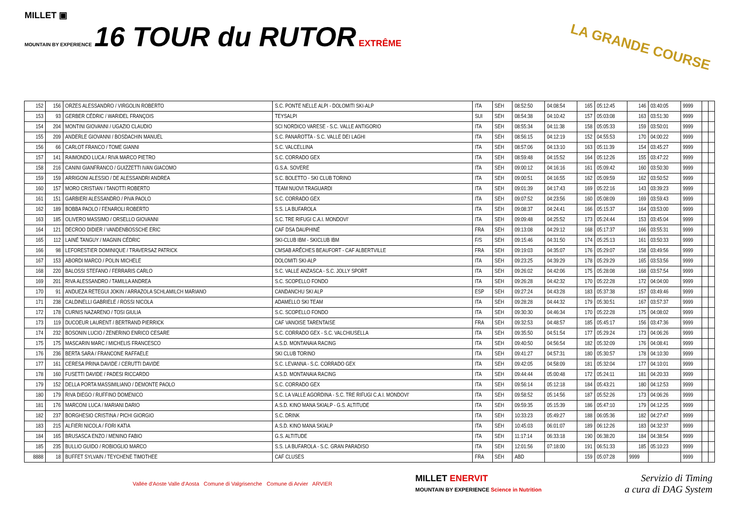MILLET ▣
MOUNTAIN BY EXPERIENCE 16 TOUR du RUTOR EXTRÊME
LA GRANDE COURSE
| 152 | 156 | ORZES ALESSANDRO / VIRGOLIN ROBERTO | S.C. PONTE NELLE ALPI - DOLOMITI SKI-ALP | ITA | SEH | 08:52:50 | 04:08:54 | 165 | 05:12:45 | 146 | 03:40:05 | 9999 | | |
| 153 | 93 | GERBER CÉDRIC / WARIDEL FRANÇOIS | TEYSALPI | SUI | SEH | 08:54:38 | 04:10:42 | 157 | 05:03:08 | 163 | 03:51:30 | 9999 | | |
| 154 | 204 | MONTINI GIOVANNI / UGAZIO CLAUDIO | SCI NORDICO VARESE - S.C. VALLE ANTIGORIO | ITA | SEH | 08:55:34 | 04:11:38 | 158 | 05:05:33 | 159 | 03:50:01 | 9999 | | |
| 155 | 209 | ANDERLE GIOVANNI / BOSDACHIN MANUEL | S.C. PANAROTTA - S.C. VALLE DEI LAGHI | ITA | SEH | 08:56:15 | 04:12:19 | 152 | 04:55:53 | 170 | 04:00:22 | 9999 | | |
| 156 | 66 | CARLOT FRANCO / TOME GIANNI | S.C. VALCELLINA | ITA | SEH | 08:57:06 | 04:13:10 | 163 | 05:11:39 | 154 | 03:45:27 | 9999 | | |
| 157 | 141 | RAIMONDO LUCA / RIVA MARCO PIETRO | S.C. CORRADO GEX | ITA | SEH | 08:59:48 | 04:15:52 | 164 | 05:12:26 | 155 | 03:47:22 | 9999 | | |
| 158 | 216 | CANINI GIANFRANCO / GUIZZETTI IVAN GIACOMO | G.S.A. SOVERE | ITA | SEH | 09:00:12 | 04:16:16 | 161 | 05:09:42 | 160 | 03:50:30 | 9999 | | |
| 159 | 159 | ARRIGONI ALESSIO / DE ALESSANDRI ANDREA | S.C. BOLETTO - SKI CLUB TORINO | ITA | SEH | 09:00:51 | 04:16:55 | 162 | 05:09:59 | 162 | 03:50:52 | 9999 | | |
| 160 | 157 | MORO CRISTIAN / TANOTTI ROBERTO | TEAM NUOVI TRAGUARDI | ITA | SEH | 09:01:39 | 04:17:43 | 169 | 05:22:16 | 143 | 03:39:23 | 9999 | | |
| 161 | 151 | GARBIERI ALESSANDRO / PIVA PAOLO | S.C. CORRADO GEX | ITA | SEH | 09:07:52 | 04:23:56 | 160 | 05:08:09 | 169 | 03:59:43 | 9999 | | |
| 162 | 189 | BOBBA PAOLO / FENAROLI ROBERTO | S.S. LA BUFAROLA | ITA | SEH | 09:08:37 | 04:24:41 | 166 | 05:15:37 | 164 | 03:53:00 | 9999 | | |
| 163 | 185 | OLIVERO MASSIMO / ORSELLO GIOVANNI | S.C. TRE RIFUGI C.A.I. MONDOVI' | ITA | SEH | 09:09:48 | 04:25:52 | 173 | 05:24:44 | 153 | 03:45:04 | 9999 | | |
| 164 | 121 | DECROO DIDIER / VANDENBOSSCHE ERIC | CAF DSA DAUPHINÉ | FRA | SEH | 09:13:08 | 04:29:12 | 168 | 05:17:37 | 166 | 03:55:31 | 9999 | | |
| 165 | 112 | LAINÉ TANGUY / MAGNIN CÉDRIC | SKI-CLUB IBM - SKICLUB IBM | F/S | SEH | 09:15:46 | 04:31:50 | 174 | 05:25:13 | 161 | 03:50:33 | 9999 | | |
| 166 | 98 | LEFORESTIER DOMINIQUE / TRAVERSAZ PATRICK | CMSAB ARÊCHES BEAUFORT - CAF ALBERTVILLE | FRA | SEH | 09:19:03 | 04:35:07 | 176 | 05:29:07 | 158 | 03:49:56 | 9999 | | |
| 167 | 153 | ABORDI MARCO / POLIN MICHELE | DOLOMITI SKI-ALP | ITA | SEH | 09:23:25 | 04:39:29 | 178 | 05:29:29 | 165 | 03:53:56 | 9999 | | |
| 168 | 220 | BALOSSI STEFANO / FERRARIS CARLO | S.C. VALLE ANZASCA - S.C. JOLLY SPORT | ITA | SEH | 09:26:02 | 04:42:06 | 175 | 05:28:08 | 168 | 03:57:54 | 9999 | | |
| 169 | 201 | RIVA ALESSANDRO / TAMILLA ANDREA | S.C. SCOPELLO FONDO | ITA | SEH | 09:26:28 | 04:42:32 | 170 | 05:22:28 | 172 | 04:04:00 | 9999 | | |
| 170 | 91 | ANDUEZA RETEGUI JOKIN / ARRAZOLA SCHLAMILCH MARIANO | CANDANCHU SKI ALP | ESP | SEH | 09:27:24 | 04:43:28 | 183 | 05:37:38 | 157 | 03:49:46 | 9999 | | |
| 171 | 238 | CALDINELLI GABRIELE / ROSSI NICOLA | ADAMELLO SKI TEAM | ITA | SEH | 09:28:28 | 04:44:32 | 179 | 05:30:51 | 167 | 03:57:37 | 9999 | | |
| 172 | 178 | CURNIS NAZARENO / TOSI GIULIA | S.C. SCOPELLO FONDO | ITA | SEH | 09:30:30 | 04:46:34 | 170 | 05:22:28 | 175 | 04:08:02 | 9999 | | |
| 173 | 119 | DUCOEUR LAURENT / BERTRAND PIERRICK | CAF VANOISE TARENTAISE | FRA | SEH | 09:32:53 | 04:48:57 | 185 | 05:45:17 | 156 | 03:47:36 | 9999 | | |
| 174 | 232 | BOSONIN LUCIO / ZENERINO ENRICO CESARE | S.C. CORRADO GEX - S.C. VALCHIUSELLA | ITA | SEH | 09:35:50 | 04:51:54 | 177 | 05:29:24 | 173 | 04:06:26 | 9999 | | |
| 175 | 175 | MASCARIN MARC / MICHELIS FRANCESCO | A.S.D. MONTANAIA RACING | ITA | SEH | 09:40:50 | 04:56:54 | 182 | 05:32:09 | 176 | 04:08:41 | 9999 | | |
| 176 | 236 | BERTA SARA / FRANCONE RAFFAELE | SKI CLUB TORINO | ITA | SEH | 09:41:27 | 04:57:31 | 180 | 05:30:57 | 178 | 04:10:30 | 9999 | | |
| 177 | 161 | CERESA PRINA DAVIDE / CERUTTI DAVIDE | S.C. LEVANNA - S.C. CORRADO GEX | ITA | SEH | 09:42:05 | 04:58:09 | 181 | 05:32:04 | 177 | 04:10:01 | 9999 | | |
| 178 | 160 | FUSETTI DAVIDE / PADESI RICCARDO | A.S.D. MONTANAIA RACING | ITA | SEH | 09:44:44 | 05:00:48 | 172 | 05:24:11 | 181 | 04:20:33 | 9999 | | |
| 179 | 152 | DELLA PORTA MASSIMILIANO / DEMONTE PAOLO | S.C. CORRADO GEX | ITA | SEH | 09:56:14 | 05:12:18 | 184 | 05:43:21 | 180 | 04:12:53 | 9999 | | |
| 180 | 179 | RIVA DIEGO / RUFFINO DOMENICO | S.C. LA VALLE AGORDINA - S.C. TRE RIFUGI C.A.I. MONDOVI' | ITA | SEH | 09:58:52 | 05:14:56 | 187 | 05:52:26 | 173 | 04:06:26 | 9999 | | |
| 181 | 176 | MARCONI LUCA / MARIANI DARIO | A.S.D. KINO MANA SKIALP - G.S. ALTITUDE | ITA | SEH | 09:59:35 | 05:15:39 | 186 | 05:47:10 | 179 | 04:12:25 | 9999 | | |
| 182 | 237 | BORGHESIO CRISTINA / PICHI GIORGIO | S.C. DRINK | ITA | SEH | 10:33:23 | 05:49:27 | 188 | 06:05:36 | 182 | 04:27:47 | 9999 | | |
| 183 | 215 | ALFIERI NICOLA / FORI KATIA | A.S.D. KINO MANA SKIALP | ITA | SEH | 10:45:03 | 06:01:07 | 189 | 06:12:26 | 183 | 04:32:37 | 9999 | | |
| 184 | 165 | BRUSASCA ENZO / MENINO FABIO | G.S. ALTITUDE | ITA | SEH | 11:17:14 | 06:33:18 | 190 | 06:38:20 | 184 | 04:38:54 | 9999 | | |
| 185 | 235 | BULLIO GUIDO / ROBIOGLIO MARCO | S.S. LA BUFAROLA - S.C. GRAN PARADISO | ITA | SEH | 12:01:56 | 07:18:00 | 191 | 06:51:33 | 185 | 05:10:23 | 9999 | | |
| 8888 | 18 | BUFFET SYLVAIN / TEYCHENE TIMOTHEE | CAF CLUSES | FRA | SEH | ABD | | 159 | 05:07:28 | 9999 | | 9999 | | |
Vallée d'Aoste Valle d'Aosta Comune di Valgrisenche Comune di Arvier ARVIER
MILLET ENERVIT
MOUNTAIN BY EXPERIENCE Science in Nutrition
Servizio di Timing
a cura di DAG System